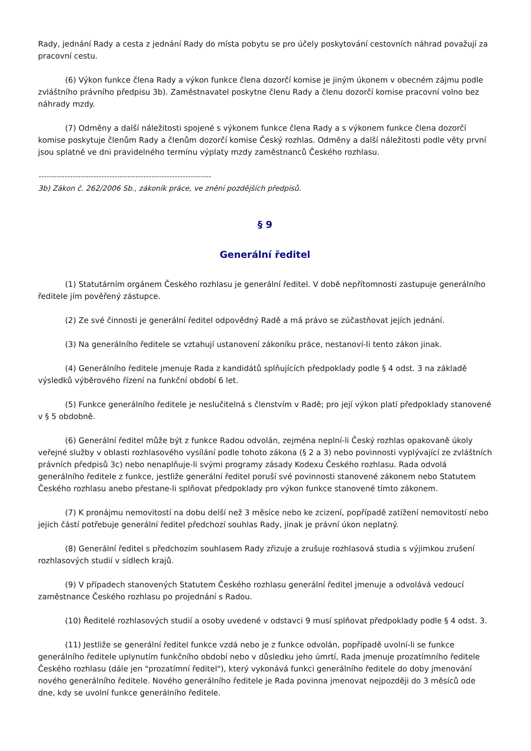Rady, jednání Rady a cesta z jednání Rady do místa pobytu se pro účely poskytování cestovních náhrad považují za pracovní cestu.
(6) Výkon funkce člena Rady a výkon funkce člena dozorčí komise je jiným úkonem v obecném zájmu podle zvláštního právního předpisu 3b). Zaměstnavatel poskytne členu Rady a členu dozorčí komise pracovní volno bez náhrady mzdy.
(7) Odměny a další náležitosti spojené s výkonem funkce člena Rady a s výkonem funkce člena dozorčí komise poskytuje členům Rady a členům dozorčí komise Český rozhlas. Odměny a další náležitosti podle věty první jsou splatné ve dni pravidelného termínu výplaty mzdy zaměstnanců Českého rozhlasu.
------------------------------------------------------------------
3b) Zákon č. 262/2006 Sb., zákoník práce, ve znění pozdějších předpisů.
§ 9
Generální ředitel
(1) Statutárním orgánem Českého rozhlasu je generální ředitel. V době nepřítomnosti zastupuje generálního ředitele jím pověřený zástupce.
(2) Ze své činnosti je generální ředitel odpovědný Radě a má právo se zúčastňovat jejích jednání.
(3) Na generálního ředitele se vztahují ustanovení zákoníku práce, nestanoví-li tento zákon jinak.
(4) Generálního ředitele jmenuje Rada z kandidátů splňujících předpoklady podle § 4 odst. 3 na základě výsledků výběrového řízení na funkční období 6 let.
(5) Funkce generálního ředitele je neslučitelná s členstvím v Radě; pro její výkon platí předpoklady stanovené v § 5 obdobně.
(6) Generální ředitel může být z funkce Radou odvolán, zejména neplní-li Český rozhlas opakovaně úkoly veřejné služby v oblasti rozhlasového vysílání podle tohoto zákona (§ 2 a 3) nebo povinnosti vyplývající ze zvláštních právních předpisů 3c) nebo nenaplňuje-li svými programy zásady Kodexu Českého rozhlasu. Rada odvolá generálního ředitele z funkce, jestliže generální ředitel poruší své povinnosti stanovené zákonem nebo Statutem Českého rozhlasu anebo přestane-li splňovat předpoklady pro výkon funkce stanovené tímto zákonem.
(7) K pronájmu nemovitostí na dobu delší než 3 měsíce nebo ke zcizení, popřípadě zatížení nemovitostí nebo jejich částí potřebuje generální ředitel předchozí souhlas Rady, jinak je právní úkon neplatný.
(8) Generální ředitel s předchozím souhlasem Rady zřizuje a zrušuje rozhlasová studia s výjimkou zrušení rozhlasových studií v sídlech krajů.
(9) V případech stanovených Statutem Českého rozhlasu generální ředitel jmenuje a odvolává vedoucí zaměstnance Českého rozhlasu po projednání s Radou.
(10) Ředitelé rozhlasových studií a osoby uvedené v odstavci 9 musí splňovat předpoklady podle § 4 odst. 3.
(11) Jestliže se generální ředitel funkce vzdá nebo je z funkce odvolán, popřípadě uvolní-li se funkce generálního ředitele uplynutím funkčního období nebo v důsledku jeho úmrtí, Rada jmenuje prozatímního ředitele Českého rozhlasu (dále jen "prozatímní ředitel"), který vykonává funkci generálního ředitele do doby jmenování nového generálního ředitele. Nového generálního ředitele je Rada povinna jmenovat nejpozději do 3 měsíců ode dne, kdy se uvolní funkce generálního ředitele.